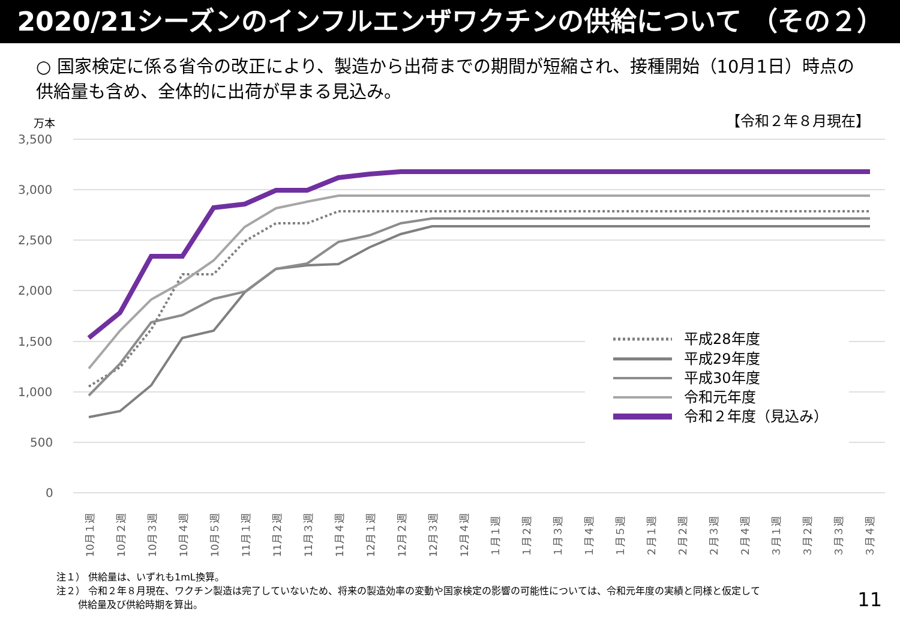2020/21シーズンのインフルエンザワクチンの供給について （その２）
○ 国家検定に係る省令の改正により、製造から出荷までの期間が短縮され、接種開始（10月1日）時点の供給量も含め、全体的に出荷が早まる見込み。
万本
【令和２年８月現在】
3,500
3,000
2,500
2,000
1,500
1,000
500
0
平成28年度
平成29年度
平成30年度
令和元年度
令和２年度（見込み）
10月１週
10月２週
10月３週
10月４週
10月５週
11月１週
11月２週
11月３週
11月４週
12月１週
12月２週
12月３週
12月４週
１月１週
１月２週
１月３週
１月４週
１月５週
２月１週
２月２週
２月３週
２月４週
３月１週
３月２週
３月３週
３月４週
注１） 供給量は、いずれも1mL換算。
注２） 令和２年８月現在、ワクチン製造は完了していないため、将来の製造効率の変動や国家検定の影響の可能性については、令和元年度の実績と同様と仮定して
供給量及び供給時期を算出。
11